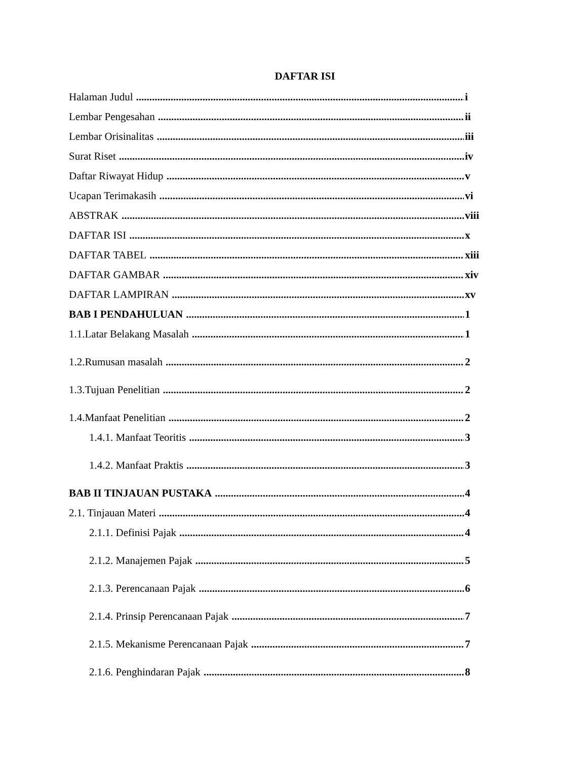DAFTAR ISI
Halaman Judul i
Lembar Pengesahan ii
Lembar Orisinalitas iii
Surat Riset iv
Daftar Riwayat Hidup v
Ucapan Terimakasih vi
ABSTRAK viii
DAFTAR ISI x
DAFTAR TABEL xiii
DAFTAR GAMBAR xiv
DAFTAR LAMPIRAN xv
BAB I PENDAHULUAN 1
1.1.Latar Belakang Masalah 1
1.2.Rumusan masalah 2
1.3.Tujuan Penelitian 2
1.4.Manfaat Penelitian 2
1.4.1. Manfaat Teoritis 3
1.4.2. Manfaat Praktis 3
BAB II TINJAUAN PUSTAKA 4
2.1. Tinjauan Materi 4
2.1.1. Definisi Pajak 4
2.1.2. Manajemen Pajak 5
2.1.3. Perencanaan Pajak 6
2.1.4. Prinsip Perencanaan Pajak 7
2.1.5. Mekanisme Perencanaan Pajak 7
2.1.6. Penghindaran Pajak 8